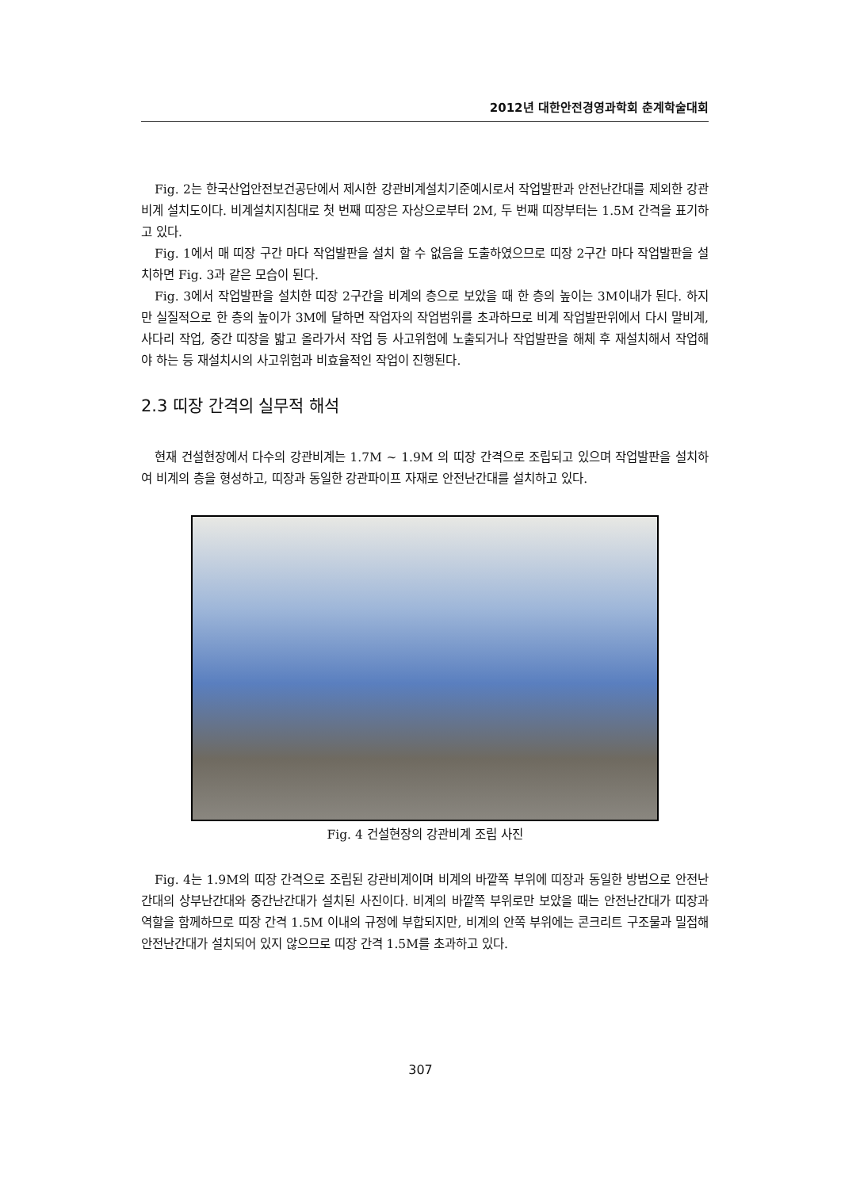2012년 대한안전경영과학회 춘계학술대회
Fig. 2는 한국산업안전보건공단에서 제시한 강관비계설치기준예시로서 작업발판과 안전난간대를 제외한 강관비계 설치도이다. 비계설치지침대로 첫 번째 띠장은 자상으로부터 2M, 두 번째 띠장부터는 1.5M 간격을 표기하고 있다.
Fig. 1에서 매 띠장 구간 마다 작업발판을 설치 할 수 없음을 도출하였으므로 띠장 2구간 마다 작업발판을 설치하면 Fig. 3과 같은 모습이 된다.
Fig. 3에서 작업발판을 설치한 띠장 2구간을 비계의 층으로 보았을 때 한 층의 높이는 3M이내가 된다. 하지만 실질적으로 한 층의 높이가 3M에 달하면 작업자의 작업범위를 초과하므로 비계 작업발판위에서 다시 말비계, 사다리 작업, 중간 띠장을 밟고 올라가서 작업 등 사고위험에 노출되거나 작업발판을 해체 후 재설치해서 작업해야 하는 등 재설치시의 사고위험과 비효율적인 작업이 진행된다.
2.3 띠장 간격의 실무적 해석
현재 건설현장에서 다수의 강관비계는 1.7M ~ 1.9M 의 띠장 간격으로 조립되고 있으며 작업발판을 설치하여 비계의 층을 형성하고, 띠장과 동일한 강관파이프 자재로 안전난간대를 설치하고 있다.
Fig. 4 건설현장의 강관비계 조립 사진
Fig. 4는 1.9M의 띠장 간격으로 조립된 강관비계이며 비계의 바깥쪽 부위에 띠장과 동일한 방법으로 안전난간대의 상부난간대와 중간난간대가 설치된 사진이다. 비계의 바깥쪽 부위로만 보았을 때는 안전난간대가 띠장과 역할을 함께하므로 띠장 간격 1.5M 이내의 규정에 부합되지만, 비계의 안쪽 부위에는 콘크리트 구조물과 밀접해 안전난간대가 설치되어 있지 않으므로 띠장 간격 1.5M를 초과하고 있다.
307